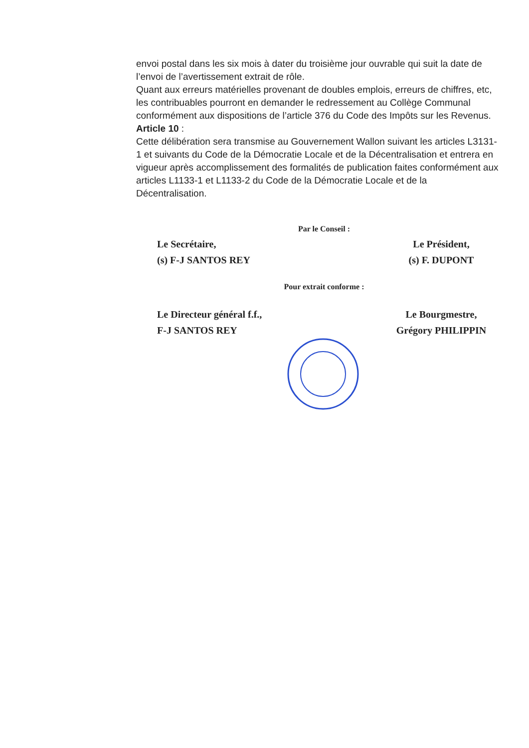envoi postal dans les six mois à dater du troisième jour ouvrable qui suit la date de l’envoi de l’avertissement extrait de rôle.
Quant aux erreurs matérielles provenant de doubles emplois, erreurs de chiffres, etc, les contribuables pourront en demander le redressement au Collège Communal conformément aux dispositions de l’article 376 du Code des Impôts sur les Revenus.
Article 10 :
Cette délibération sera transmise au Gouvernement Wallon suivant les articles L3131-1 et suivants du Code de la Démocratie Locale et de la Décentralisation et entrera en vigueur après accomplissement des formalités de publication faites conformément aux articles L1133-1 et L1133-2 du Code de la Démocratie Locale et de la Décentralisation.
Par le Conseil :
Le Secrétaire,
(s) F-J SANTOS REY
Le Président,
(s) F. DUPONT
Pour extrait conforme :
Le Directeur général f.f.,
F-J SANTOS REY
Le Bourgmestre,
Grégory PHILIPPIN